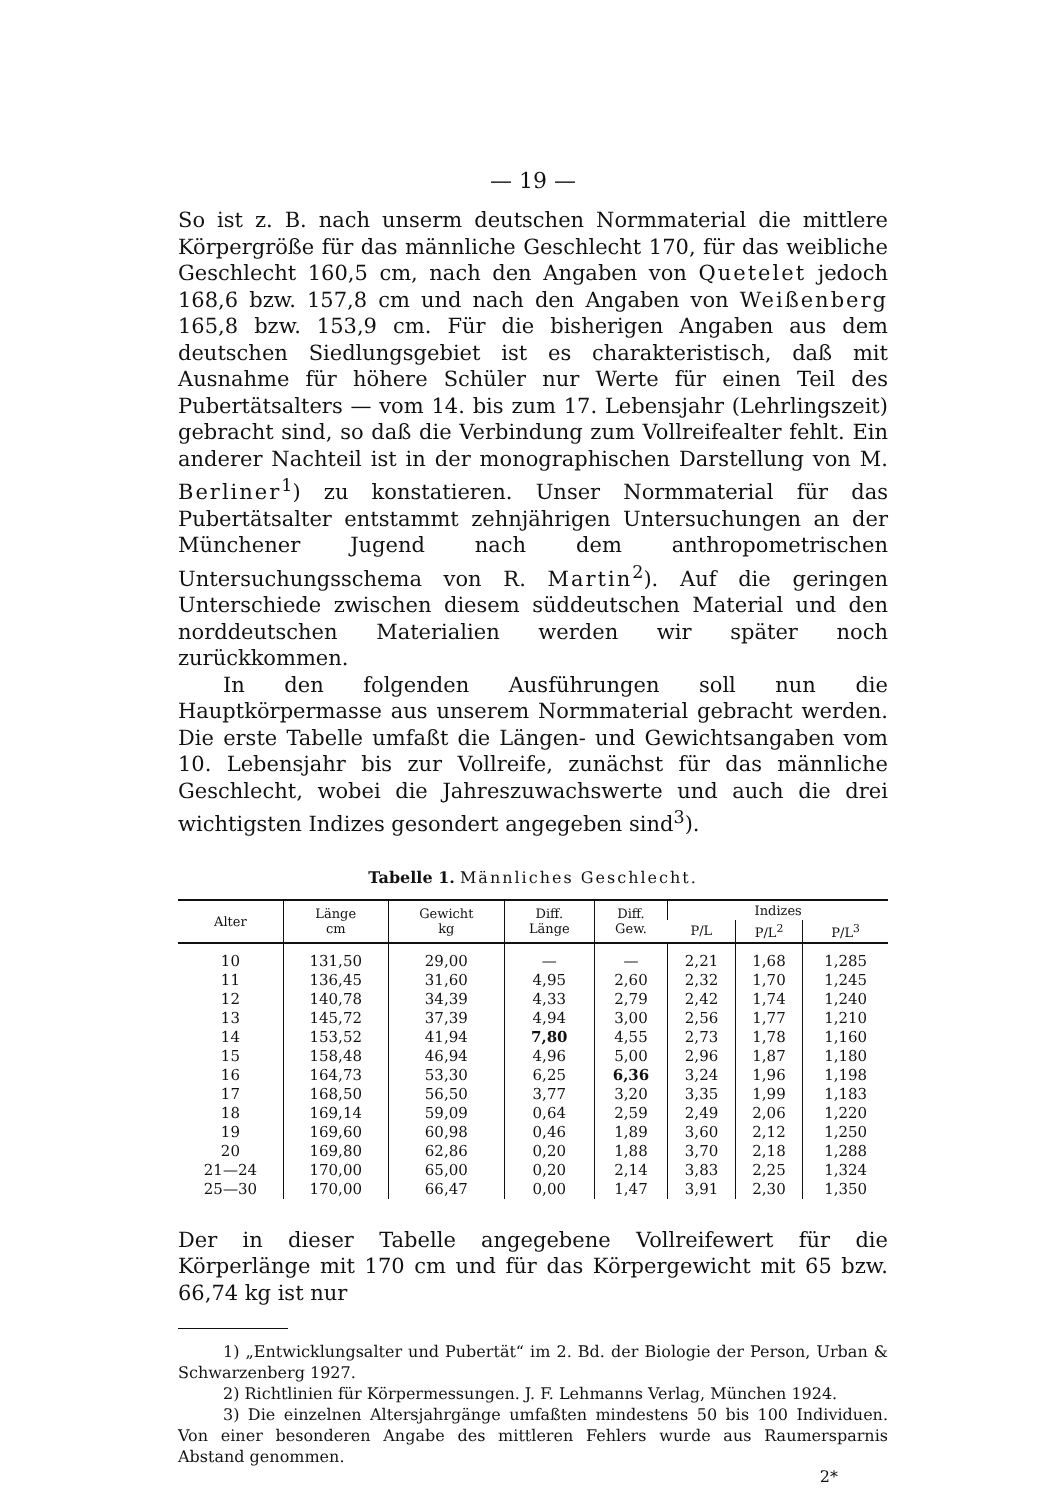— 19 —
So ist z. B. nach unserm deutschen Normmaterial die mittlere Körpergröße für das männliche Geschlecht 170, für das weibliche Geschlecht 160,5 cm, nach den Angaben von Quetelet jedoch 168,6 bzw. 157,8 cm und nach den Angaben von Weißenberg 165,8 bzw. 153,9 cm. Für die bisherigen Angaben aus dem deutschen Siedlungsgebiet ist es charakteristisch, daß mit Ausnahme für höhere Schüler nur Werte für einen Teil des Pubertätsalters — vom 14. bis zum 17. Lebensjahr (Lehrlingszeit) gebracht sind, so daß die Verbindung zum Vollreifealter fehlt. Ein anderer Nachteil ist in der monographischen Darstellung von M. Berliner<sup>1</sup>) zu konstatieren. Unser Normmaterial für das Pubertätsalter entstammt zehnjährigen Untersuchungen an der Münchener Jugend nach dem anthropometrischen Untersuchungsschema von R. Martin<sup>2</sup>). Auf die geringen Unterschiede zwischen diesem süddeutschen Material und den norddeutschen Materialien werden wir später noch zurückkommen.
In den folgenden Ausführungen soll nun die Hauptkörpermasse aus unserem Normmaterial gebracht werden. Die erste Tabelle umfaßt die Längen- und Gewichtsangaben vom 10. Lebensjahr bis zur Vollreife, zunächst für das männliche Geschlecht, wobei die Jahreszuwachswerte und auch die drei wichtigsten Indizes gesondert angegeben sind<sup>3</sup>).
Tabelle 1. Männliches Geschlecht.
| Alter | Länge cm | Gewicht kg | Diff. Länge | Diff. Gew. | Indizes | | |
| --- | --- | --- | --- | --- | --- | --- | --- |
| | | | | | P/L | P/L<sup>2</sup> | P/L<sup>3</sup> |
| 10 | 131,50 | 29,00 | — | — | 2,21 | 1,68 | 1,285 |
| 11 | 136,45 | 31,60 | 4,95 | 2,60 | 2,32 | 1,70 | 1,245 |
| 12 | 140,78 | 34,39 | 4,33 | 2,79 | 2,42 | 1,74 | 1,240 |
| 13 | 145,72 | 37,39 | 4,94 | 3,00 | 2,56 | 1,77 | 1,210 |
| 14 | 153,52 | 41,94 | 7,80 | 4,55 | 2,73 | 1,78 | 1,160 |
| 15 | 158,48 | 46,94 | 4,96 | 5,00 | 2,96 | 1,87 | 1,180 |
| 16 | 164,73 | 53,30 | 6,25 | 6,36 | 3,24 | 1,96 | 1,198 |
| 17 | 168,50 | 56,50 | 3,77 | 3,20 | 3,35 | 1,99 | 1,183 |
| 18 | 169,14 | 59,09 | 0,64 | 2,59 | 2,49 | 2,06 | 1,220 |
| 19 | 169,60 | 60,98 | 0,46 | 1,89 | 3,60 | 2,12 | 1,250 |
| 20 | 169,80 | 62,86 | 0,20 | 1,88 | 3,70 | 2,18 | 1,288 |
| 21—24 | 170,00 | 65,00 | 0,20 | 2,14 | 3,83 | 2,25 | 1,324 |
| 25—30 | 170,00 | 66,47 | 0,00 | 1,47 | 3,91 | 2,30 | 1,350 |
Der in dieser Tabelle angegebene Vollreifewert für die Körperlänge mit 170 cm und für das Körpergewicht mit 65 bzw. 66,74 kg ist nur
1) „Entwicklungsalter und Pubertät“ im 2. Bd. der Biologie der Person, Urban & Schwarzenberg 1927.
2) Richtlinien für Körpermessungen. J. F. Lehmanns Verlag, München 1924.
3) Die einzelnen Altersjahrgänge umfaßten mindestens 50 bis 100 Individuen. Von einer besonderen Angabe des mittleren Fehlers wurde aus Raumersparnis Abstand genommen.
2*